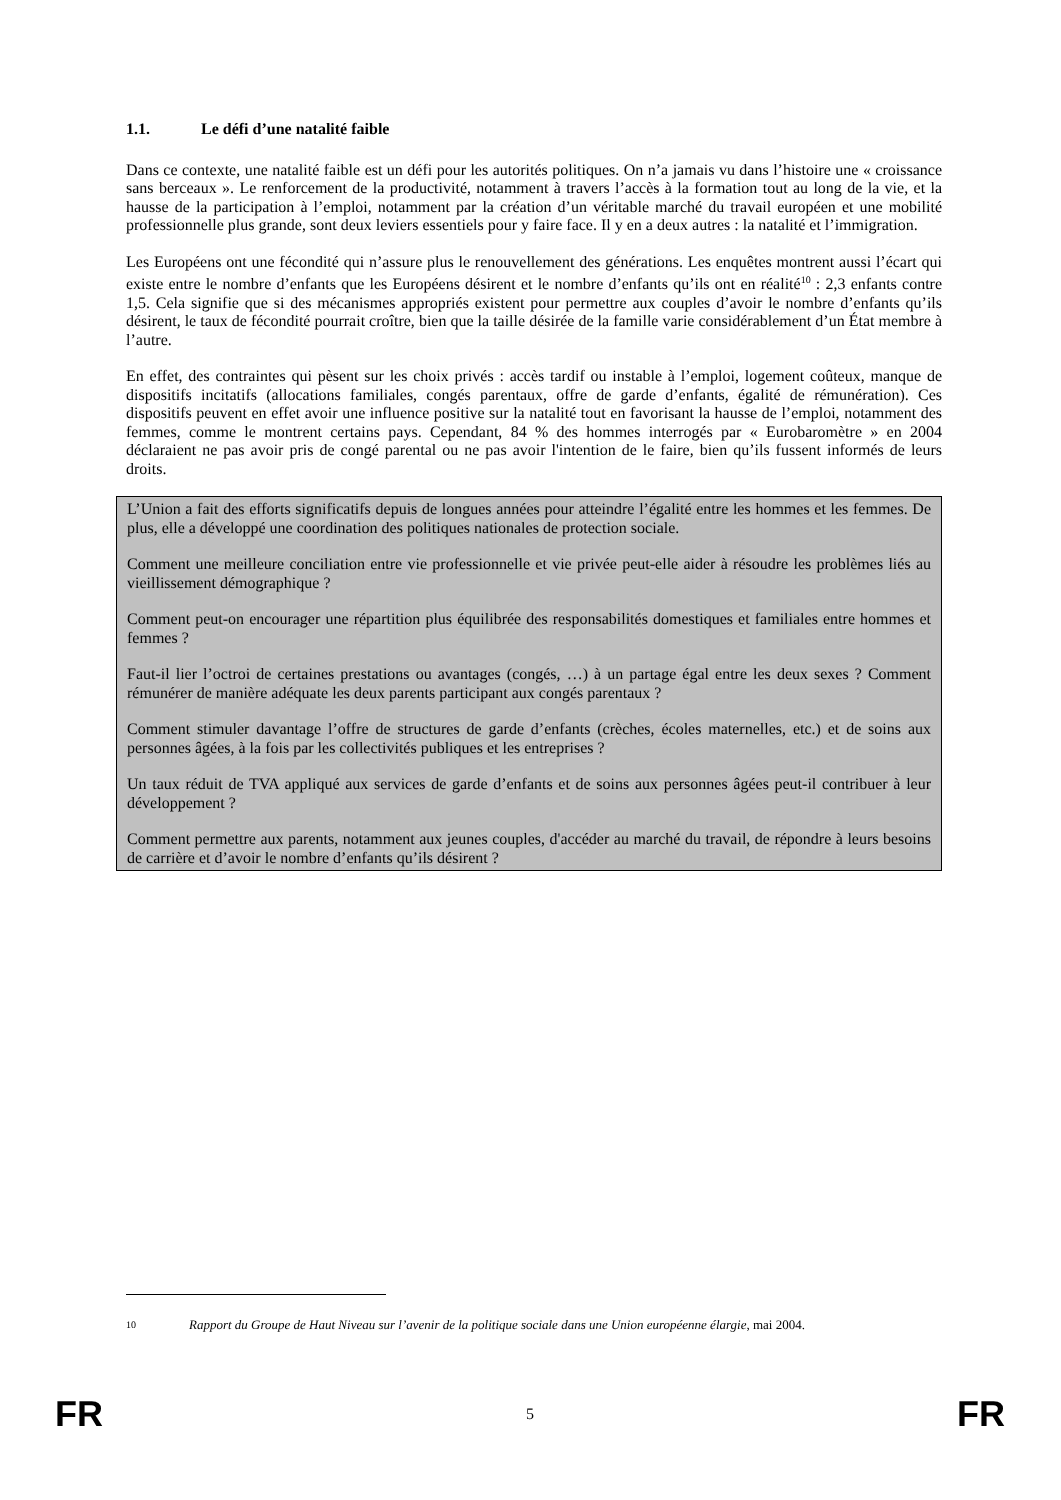1.1. Le défi d’une natalité faible
Dans ce contexte, une natalité faible est un défi pour les autorités politiques. On n’a jamais vu dans l’histoire une « croissance sans berceaux ». Le renforcement de la productivité, notamment à travers l’accès à la formation tout au long de la vie, et la hausse de la participation à l’emploi, notamment par la création d’un véritable marché du travail européen et une mobilité professionnelle plus grande, sont deux leviers essentiels pour y faire face. Il y en a deux autres : la natalité et l’immigration.
Les Européens ont une fécondité qui n’assure plus le renouvellement des générations. Les enquêtes montrent aussi l’écart qui existe entre le nombre d’enfants que les Européens désirent et le nombre d’enfants qu’ils ont en réalité<sup>10</sup> : 2,3 enfants contre 1,5. Cela signifie que si des mécanismes appropriés existent pour permettre aux couples d’avoir le nombre d’enfants qu’ils désirent, le taux de fécondité pourrait croître, bien que la taille désirée de la famille varie considérablement d’un État membre à l’autre.
En effet, des contraintes qui pèsent sur les choix privés : accès tardif ou instable à l’emploi, logement coûteux, manque de dispositifs incitatifs (allocations familiales, congés parentaux, offre de garde d’enfants, égalité de rémunération). Ces dispositifs peuvent en effet avoir une influence positive sur la natalité tout en favorisant la hausse de l’emploi, notamment des femmes, comme le montrent certains pays. Cependant, 84 % des hommes interrogés par « Eurobaromètre » en 2004 déclaraient ne pas avoir pris de congé parental ou ne pas avoir l'intention de le faire, bien qu’ils fussent informés de leurs droits.
L’Union a fait des efforts significatifs depuis de longues années pour atteindre l’égalité entre les hommes et les femmes. De plus, elle a développé une coordination des politiques nationales de protection sociale.
Comment une meilleure conciliation entre vie professionnelle et vie privée peut-elle aider à résoudre les problèmes liés au vieillissement démographique ?
Comment peut-on encourager une répartition plus équilibrée des responsabilités domestiques et familiales entre hommes et femmes ?
Faut-il lier l’octroi de certaines prestations ou avantages (congés, …) à un partage égal entre les deux sexes ? Comment rémunérer de manière adéquate les deux parents participant aux congés parentaux ?
Comment stimuler davantage l’offre de structures de garde d’enfants (crèches, écoles maternelles, etc.) et de soins aux personnes âgées, à la fois par les collectivités publiques et les entreprises ?
Un taux réduit de TVA appliqué aux services de garde d’enfants et de soins aux personnes âgées peut-il contribuer à leur développement ?
Comment permettre aux parents, notamment aux jeunes couples, d'accéder au marché du travail, de répondre à leurs besoins de carrière et d’avoir le nombre d’enfants qu’ils désirent ?
10 Rapport du Groupe de Haut Niveau sur l’avenir de la politique sociale dans une Union européenne élargie, mai 2004.
FR 5 FR